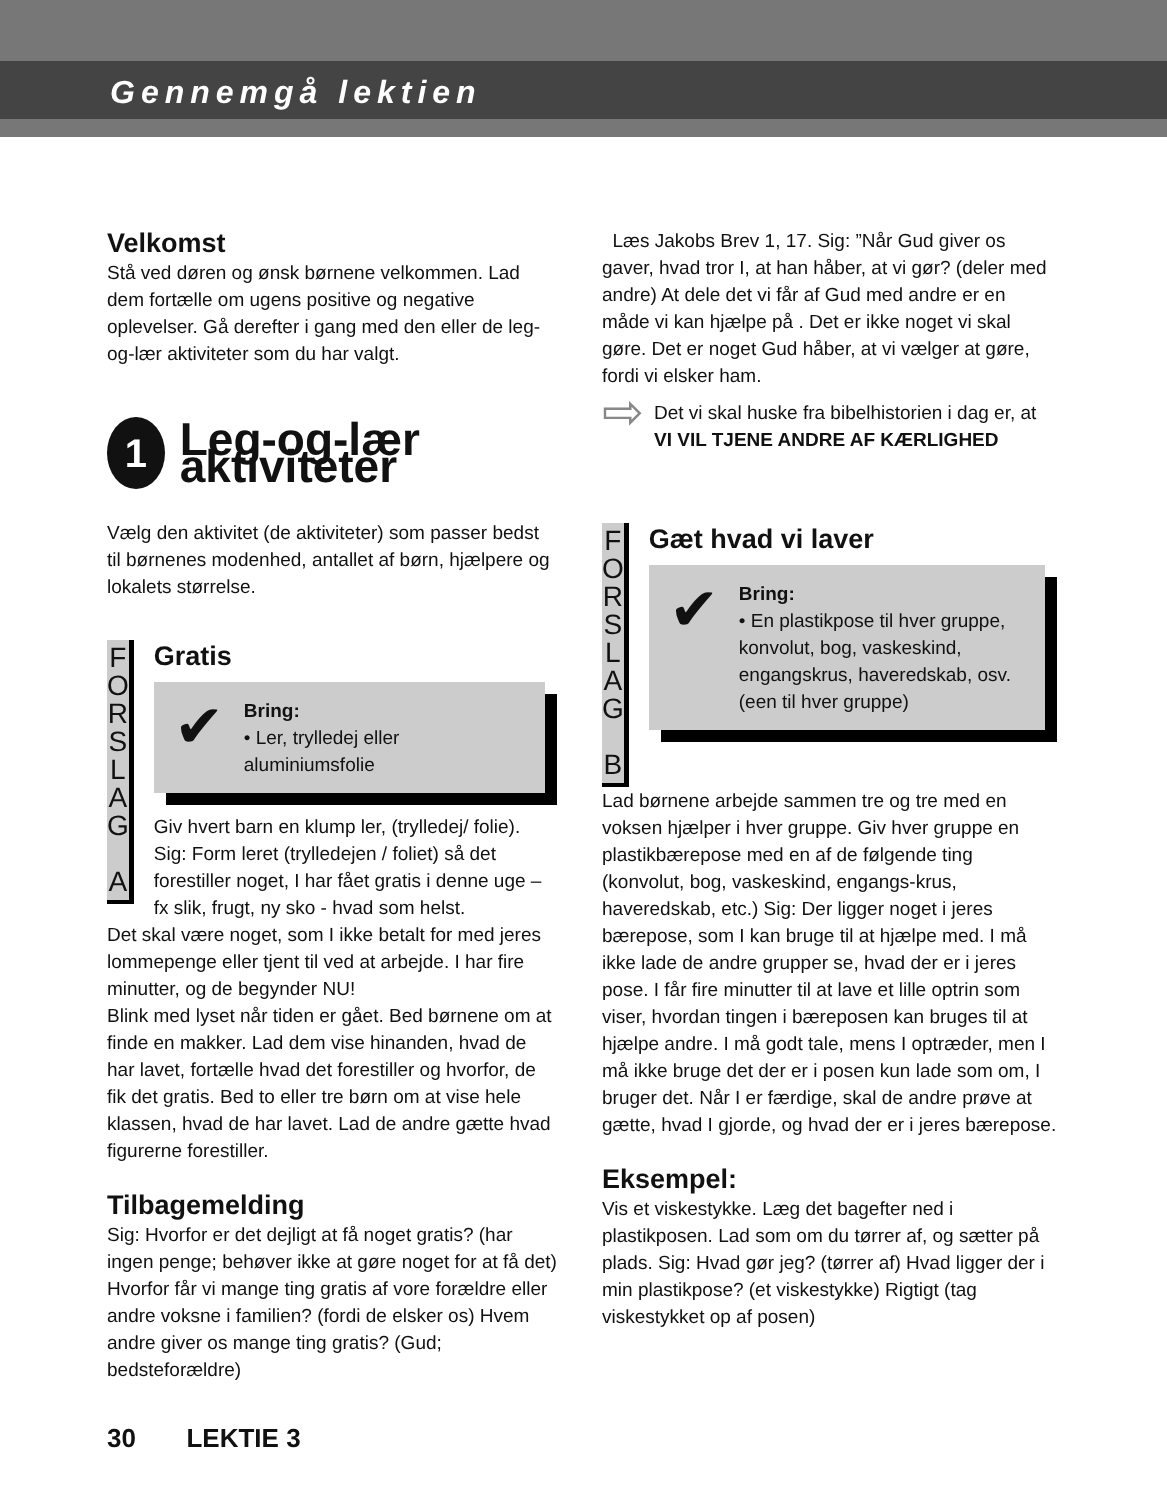Gennemgå lektien
Velkomst
Stå ved døren og ønsk børnene velkommen. Lad dem fortælle om ugens positive og negative oplevelser. Gå derefter i gang med den eller de leg-og-lær aktiviteter som du har valgt.
1
Leg-og-lær aktiviteter
Vælg den aktivitet (de aktiviteter) som passer bedst til børnenes modenhed, antallet af børn, hjælpere og lokalets størrelse.
F O R S L A G
A
Gratis
✔
Bring:
• Ler, trylledej eller aluminiumsfolie
Giv hvert barn en klump ler, (trylledej/ folie). Sig: Form leret (trylledejen / foliet) så det forestiller noget, I har fået gratis i denne uge – fx slik, frugt, ny sko - hvad som helst.
Det skal være noget, som I ikke betalt for med jeres lommepenge eller tjent til ved at arbejde. I har fire minutter, og de begynder NU!
Blink med lyset når tiden er gået. Bed børnene om at finde en makker. Lad dem vise hinanden, hvad de har lavet, fortælle hvad det forestiller og hvorfor, de fik det gratis. Bed to eller tre børn om at vise hele klassen, hvad de har lavet. Lad de andre gætte hvad figurerne forestiller.
Tilbagemelding
Sig: Hvorfor er det dejligt at få noget gratis? (har ingen penge; behøver ikke at gøre noget for at få det) Hvorfor får vi mange ting gratis af vore forældre eller andre voksne i familien? (fordi de elsker os) Hvem andre giver os mange ting gratis? (Gud; bedsteforældre)
Læs Jakobs Brev 1, 17. Sig: ”Når Gud giver os gaver, hvad tror I, at han håber, at vi gør? (deler med andre) At dele det vi får af Gud med andre er en måde vi kan hjælpe på . Det er ikke noget vi skal gøre. Det er noget Gud håber, at vi vælger at gøre, fordi vi elsker ham.
⇨
Det vi skal huske fra bibelhistorien i dag er, at VI VIL TJENE ANDRE AF KÆRLIGHED
F O R S L A G
B
Gæt hvad vi laver
✔
Bring:
• En plastikpose til hver gruppe, konvolut, bog, vaskeskind, engangskrus, haveredskab, osv. (een til hver gruppe)
Lad børnene arbejde sammen tre og tre med en voksen hjælper i hver gruppe. Giv hver gruppe en plastikbærepose med en af de følgende ting (konvolut, bog, vaskeskind, engangs-krus, haveredskab, etc.) Sig: Der ligger noget i jeres bærepose, som I kan bruge til at hjælpe med. I må ikke lade de andre grupper se, hvad der er i jeres pose. I får fire minutter til at lave et lille optrin som viser, hvordan tingen i bæreposen kan bruges til at hjælpe andre. I må godt tale, mens I optræder, men I må ikke bruge det der er i posen kun lade som om, I bruger det. Når I er færdige, skal de andre prøve at gætte, hvad I gjorde, og hvad der er i jeres bærepose.
Eksempel:
Vis et viskestykke. Læg det bagefter ned i plastikposen. Lad som om du tørrer af, og sætter på plads. Sig: Hvad gør jeg? (tørrer af) Hvad ligger der i min plastikpose? (et viskestykke) Rigtigt (tag viskestykket op af posen)
30 LEKTIE 3